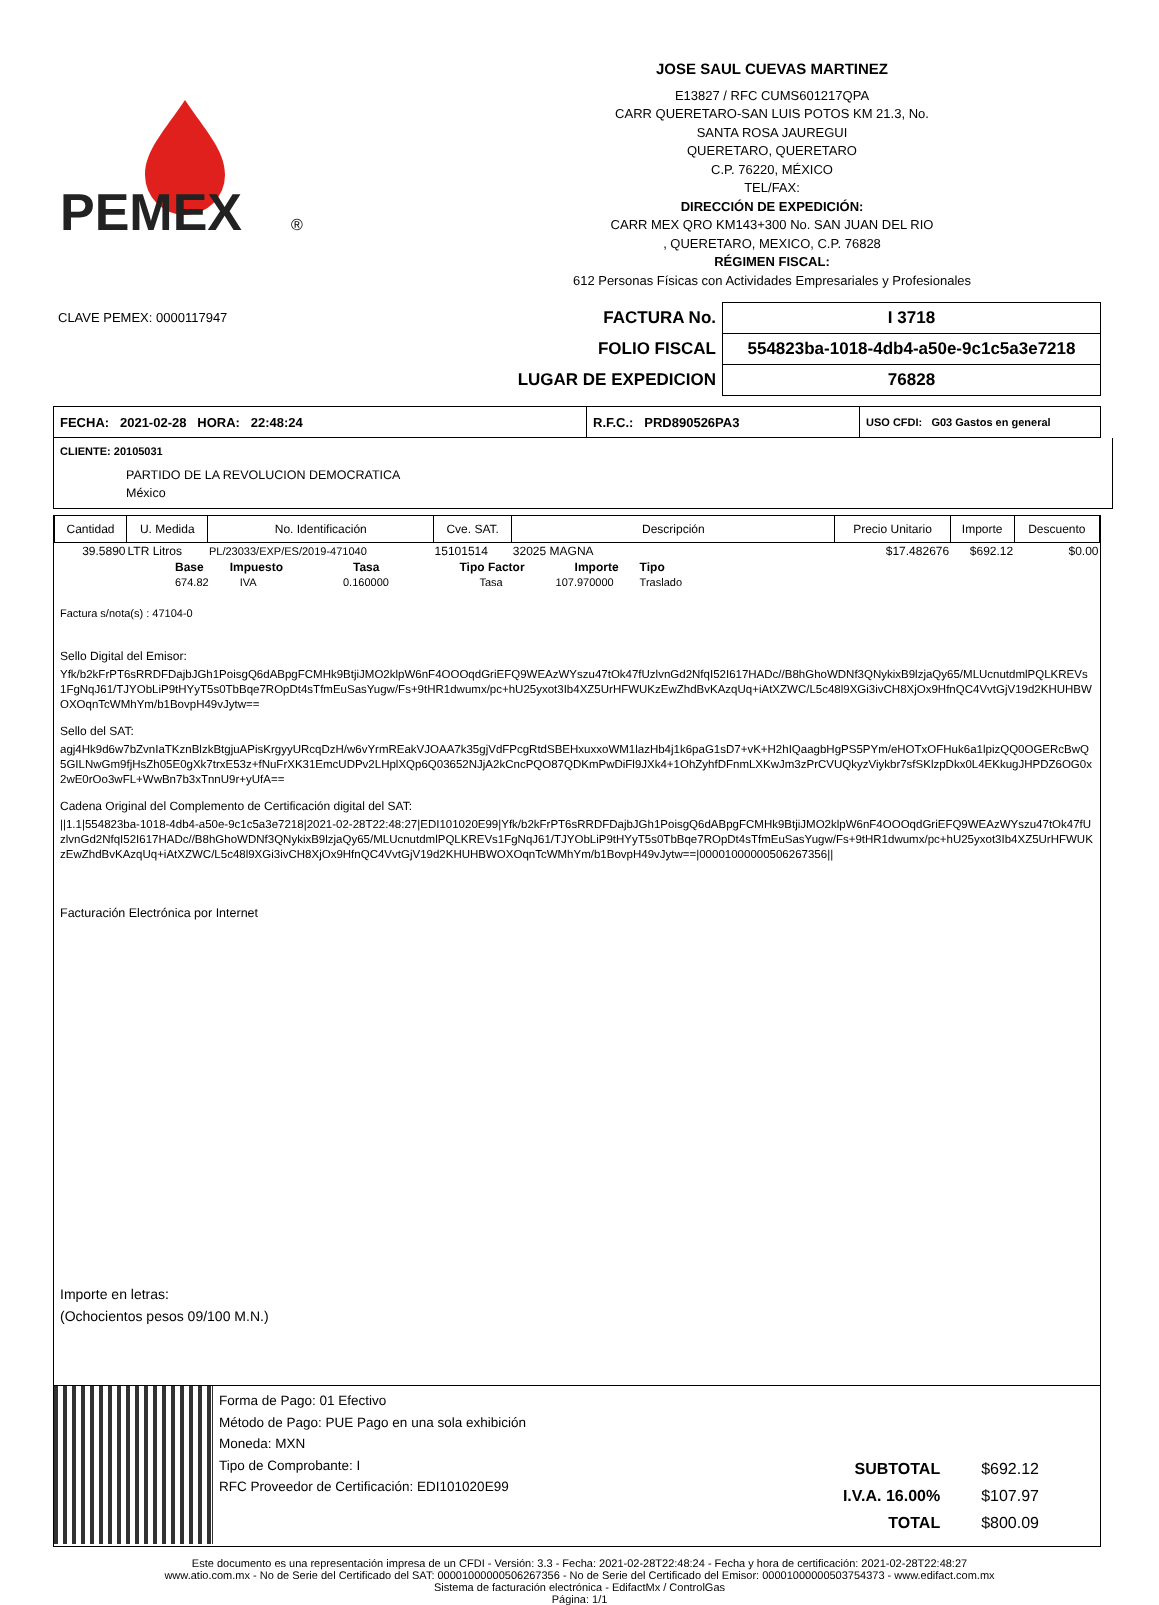PEMEX
®
JOSE SAUL CUEVAS MARTINEZ
E13827 / RFC CUMS601217QPA
CARR QUERETARO-SAN LUIS POTOS KM 21.3, No.
SANTA ROSA JAUREGUI
QUERETARO, QUERETARO
C.P. 76220, MÉXICO
TEL/FAX:
DIRECCIÓN DE EXPEDICIÓN:
CARR MEX QRO KM143+300 No. SAN JUAN DEL RIO
, QUERETARO, MEXICO, C.P. 76828
RÉGIMEN FISCAL:
612 Personas Físicas con Actividades Empresariales y Profesionales
CLAVE PEMEX: 0000117947
| FACTURA No. | I 3718 |
| FOLIO FISCAL | 554823ba-1018-4db4-a50e-9c1c5a3e7218 |
| LUGAR DE EXPEDICION | 76828 |
| FECHA: 2021-02-28 HORA: 22:48:24 | R.F.C.: PRD890526PA3 | USO CFDI: G03 Gastos en general |
CLIENTE: 20105031
PARTIDO DE LA REVOLUCION DEMOCRATICA
México
| Cantidad | U. Medida | No. Identificación | Cve. SAT. | Descripción | Precio Unitario | Importe | Descuento |
| --- | --- | --- | --- | --- | --- | --- | --- |
| 39.5890 | LTR Litros | PL/23033/EXP/ES/2019-471040 | 15101514 | 32025 MAGNA | $17.482676 | $692.12 | $0.00 |
| Base | Impuesto | Tasa | Tipo Factor | Importe | Tipo |
| 674.82 | IVA | 0.160000 | Tasa | 107.970000 | Traslado |
Factura s/nota(s) : 47104-0
Sello Digital del Emisor:
Yfk/b2kFrPT6sRRDFDajbJGh1PoisgQ6dABpgFCMHk9BtjiJMO2klpW6nF4OOOqdGriEFQ9WEAzWYszu47tOk47fUzlvnGd2NfqI52I617HADc//B8hGhoWDNf3QNykixB9lzjaQy65/MLUcnutdmlPQLKREVs1FgNqJ61/TJYObLiP9tHYyT5s0TbBqe7ROpDt4sTfmEuSasYugw/Fs+9tHR1dwumx/pc+hU25yxot3Ib4XZ5UrHFWUKzEwZhdBvKAzqUq+iAtXZWC/L5c48l9XGi3ivCH8XjOx9HfnQC4VvtGjV19d2KHUHBWOXOqnTcWMhYm/b1BovpH49vJytw==
Sello del SAT:
agj4Hk9d6w7bZvnIaTKznBlzkBtgjuAPisKrgyyURcqDzH/w6vYrmREakVJOAA7k35gjVdFPcgRtdSBEHxuxxoWM1lazHb4j1k6paG1sD7+vK+H2hIQaagbHgPS5PYm/eHOTxOFHuk6a1lpizQQ0OGERcBwQ5GILNwGm9fjHsZh05E0gXk7trxE53z+fNuFrXK31EmcUDPv2LHplXQp6Q03652NJjA2kCncPQO87QDKmPwDiFl9JXk4+1OhZyhfDFnmLXKwJm3zPrCVUQkyzViykbr7sfSKlzpDkx0L4EKkugJHPDZ6OG0x2wE0rOo3wFL+WwBn7b3xTnnU9r+yUfA==
Cadena Original del Complemento de Certificación digital del SAT:
||1.1|554823ba-1018-4db4-a50e-9c1c5a3e7218|2021-02-28T22:48:27|EDI101020E99|Yfk/b2kFrPT6sRRDFDajbJGh1PoisgQ6dABpgFCMHk9BtjiJMO2klpW6nF4OOOqdGriEFQ9WEAzWYszu47tOk47fUzlvnGd2NfqI52I617HADc//B8hGhoWDNf3QNykixB9lzjaQy65/MLUcnutdmlPQLKREVs1FgNqJ61/TJYObLiP9tHYyT5s0TbBqe7ROpDt4sTfmEuSasYugw/Fs+9tHR1dwumx/pc+hU25yxot3Ib4XZ5UrHFWUKzEwZhdBvKAzqUq+iAtXZWC/L5c48l9XGi3ivCH8XjOx9HfnQC4VvtGjV19d2KHUHBWOXOqnTcWMhYm/b1BovpH49vJytw==|00001000000506267356||
Facturación Electrónica por Internet
Importe en letras:
(Ochocientos pesos 09/100 M.N.)
Forma de Pago: 01 Efectivo
Método de Pago: PUE Pago en una sola exhibición
Moneda: MXN
Tipo de Comprobante: I
RFC Proveedor de Certificación: EDI101020E99
| SUBTOTAL | $692.12 |
| I.V.A. 16.00% | $107.97 |
| TOTAL | $800.09 |
Este documento es una representación impresa de un CFDI - Versión: 3.3 - Fecha: 2021-02-28T22:48:24 - Fecha y hora de certificación: 2021-02-28T22:48:27
www.atio.com.mx - No de Serie del Certificado del SAT: 00001000000506267356 - No de Serie del Certificado del Emisor: 00001000000503754373 - www.edifact.com.mx
Sistema de facturación electrónica - EdifactMx / ControlGas
Página: 1/1